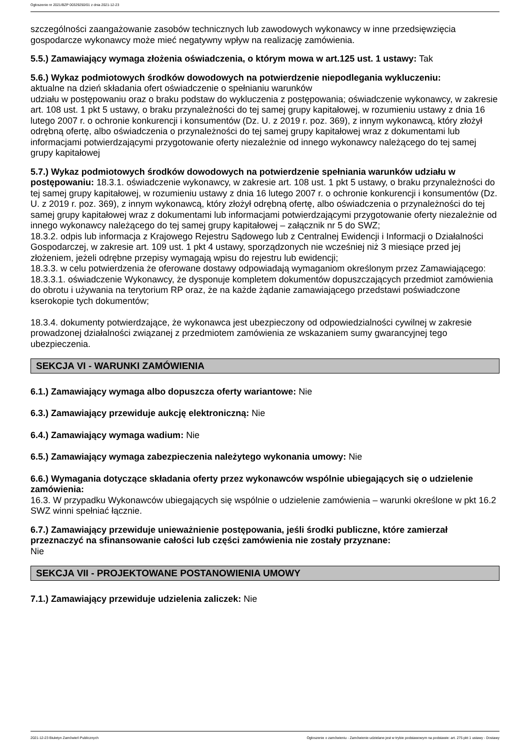Ogłoszenie nr 2021/BZP 00329250/01 z dnia 2021-12-23
szczególności zaangażowanie zasobów technicznych lub zawodowych wykonawcy w inne przedsięwzięcia gospodarcze wykonawcy może mieć negatywny wpływ na realizację zamówienia.
5.5.) Zamawiający wymaga złożenia oświadczenia, o którym mowa w art.125 ust. 1 ustawy: Tak
5.6.) Wykaz podmiotowych środków dowodowych na potwierdzenie niepodlegania wykluczeniu:
aktualne na dzień składania ofert oświadczenie o spełnianiu warunków
udziału w postępowaniu oraz o braku podstaw do wykluczenia z postępowania; oświadczenie wykonawcy, w zakresie art. 108 ust. 1 pkt 5 ustawy, o braku przynależności do tej samej grupy kapitałowej, w rozumieniu ustawy z dnia 16 lutego 2007 r. o ochronie konkurencji i konsumentów (Dz. U. z 2019 r. poz. 369), z innym wykonawcą, który złożył odrębną ofertę, albo oświadczenia o przynależności do tej samej grupy kapitałowej wraz z dokumentami lub informacjami potwierdzającymi przygotowanie oferty niezależnie od innego wykonawcy należącego do tej samej grupy kapitałowej
5.7.) Wykaz podmiotowych środków dowodowych na potwierdzenie spełniania warunków udziału w postępowaniu: 18.3.1. oświadczenie wykonawcy, w zakresie art. 108 ust. 1 pkt 5 ustawy, o braku przynależności do tej samej grupy kapitałowej, w rozumieniu ustawy z dnia 16 lutego 2007 r. o ochronie konkurencji i konsumentów (Dz. U. z 2019 r. poz. 369), z innym wykonawcą, który złożył odrębną ofertę, albo oświadczenia o przynależności do tej samej grupy kapitałowej wraz z dokumentami lub informacjami potwierdzającymi przygotowanie oferty niezależnie od innego wykonawcy należącego do tej samej grupy kapitałowej – załącznik nr 5 do SWZ;
18.3.2. odpis lub informacja z Krajowego Rejestru Sądowego lub z Centralnej Ewidencji i Informacji o Działalności Gospodarczej, w zakresie art. 109 ust. 1 pkt 4 ustawy, sporządzonych nie wcześniej niż 3 miesiące przed jej złożeniem, jeżeli odrębne przepisy wymagają wpisu do rejestru lub ewidencji;
18.3.3. w celu potwierdzenia że oferowane dostawy odpowiadają wymaganiom określonym przez Zamawiającego:
18.3.3.1. oświadczenie Wykonawcy, że dysponuje kompletem dokumentów dopuszczających przedmiot zamówienia do obrotu i używania na terytorium RP oraz, że na każde żądanie zamawiającego przedstawi poświadczone kserokopie tych dokumentów;
18.3.4. dokumenty potwierdzające, że wykonawca jest ubezpieczony od odpowiedzialności cywilnej w zakresie prowadzonej działalności związanej z przedmiotem zamówienia ze wskazaniem sumy gwarancyjnej tego ubezpieczenia.
SEKCJA VI - WARUNKI ZAMÓWIENIA
6.1.) Zamawiający wymaga albo dopuszcza oferty wariantowe: Nie
6.3.) Zamawiający przewiduje aukcję elektroniczną: Nie
6.4.) Zamawiający wymaga wadium: Nie
6.5.) Zamawiający wymaga zabezpieczenia należytego wykonania umowy: Nie
6.6.) Wymagania dotyczące składania oferty przez wykonawców wspólnie ubiegających się o udzielenie zamówienia:
16.3. W przypadku Wykonawców ubiegających się wspólnie o udzielenie zamówienia – warunki określone w pkt 16.2 SWZ winni spełniać łącznie.
6.7.) Zamawiający przewiduje unieważnienie postępowania, jeśli środki publiczne, które zamierzał przeznaczyć na sfinansowanie całości lub części zamówienia nie zostały przyznane:
Nie
SEKCJA VII - PROJEKTOWANE POSTANOWIENIA UMOWY
7.1.) Zamawiający przewiduje udzielenia zaliczek: Nie
2021-12-23 Biuletyn Zamówień Publicznych Ogłoszenie o zamówieniu - Zamówienie udzielane jest w trybie podstawowym na podstawie: art. 275 pkt 1 ustawy - Dostawy